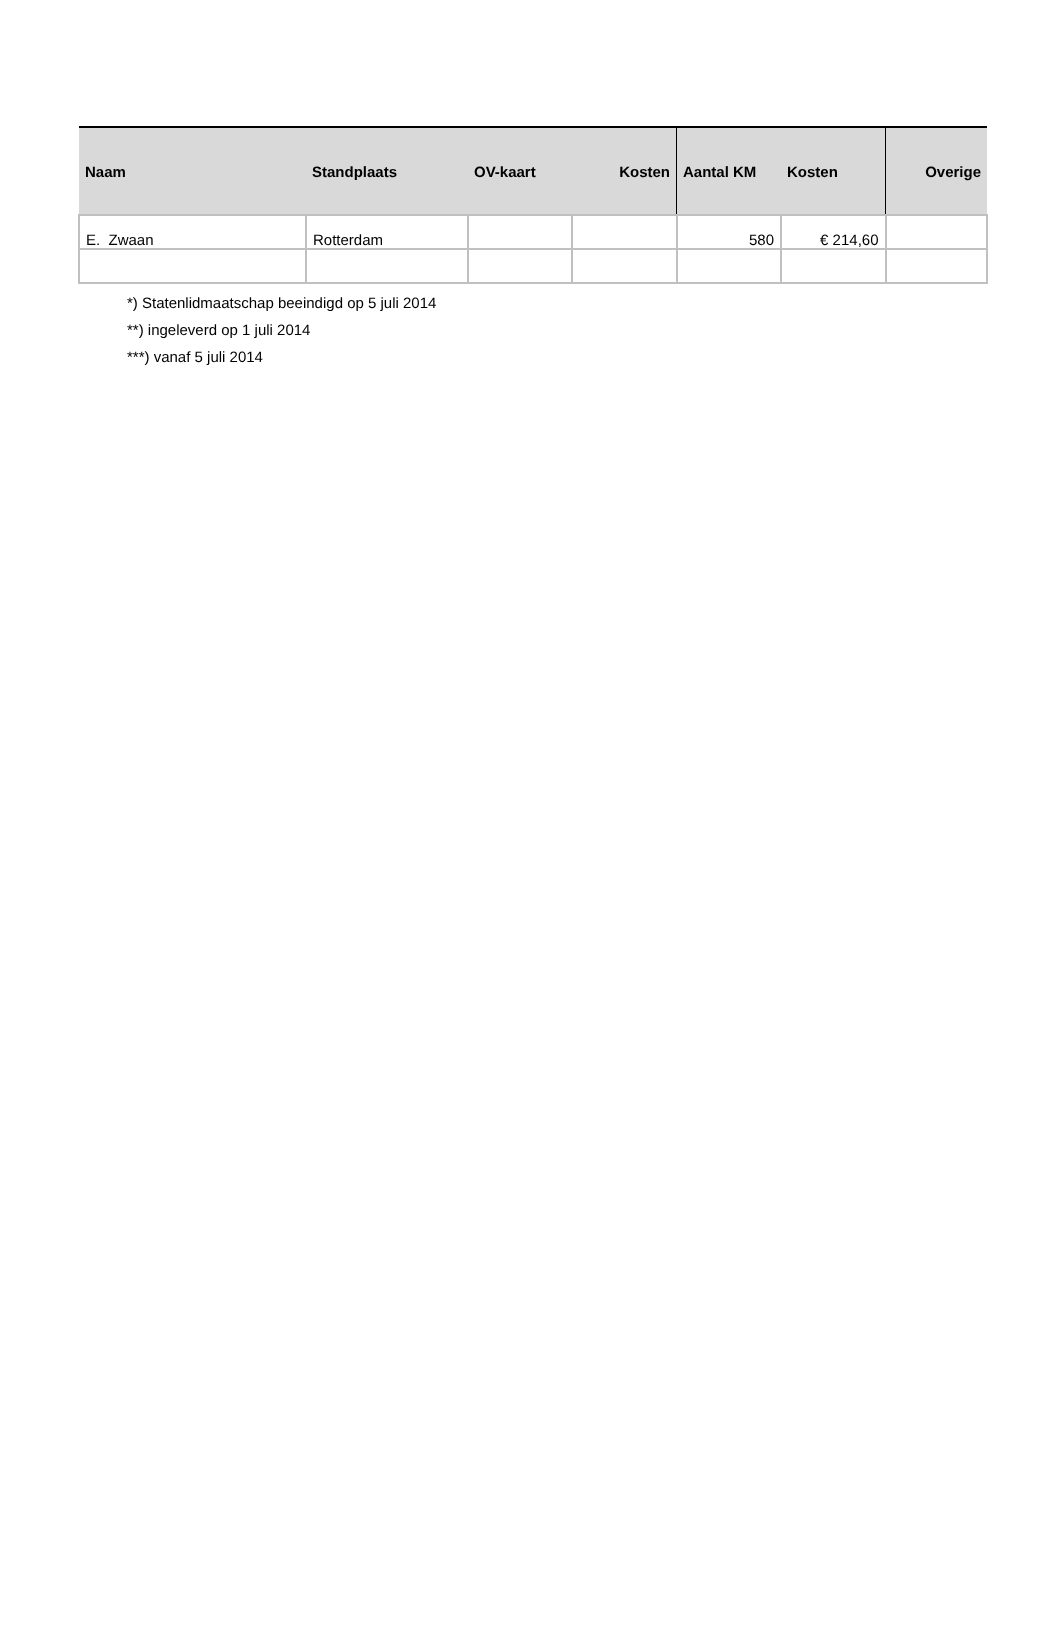| Naam | Standplaats | OV-kaart | Kosten | Aantal KM | Kosten | Overige |
| --- | --- | --- | --- | --- | --- | --- |
| E. Zwaan | Rotterdam | | | 580 | € 214,60 | |
*) Statenlidmaatschap beeindigd op 5 juli 2014
**) ingeleverd op 1 juli 2014
***) vanaf 5 juli 2014